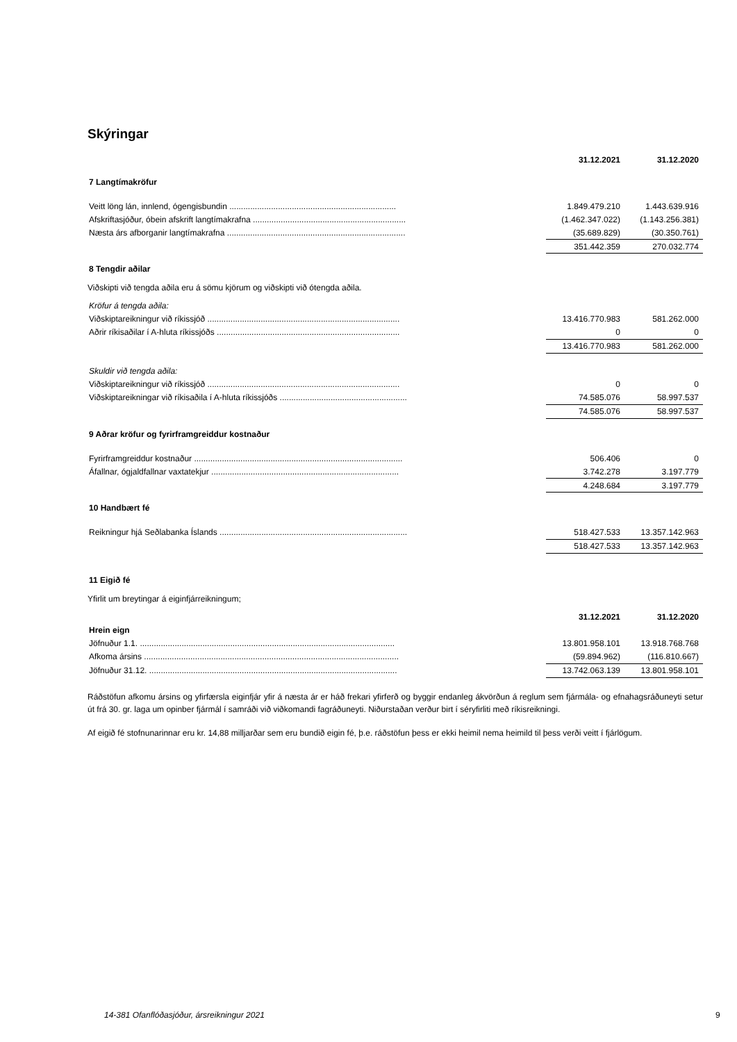Skýringar
| | 31.12.2021 | 31.12.2020 |
| --- | --- | --- |
| 7 Langtímakröfur | | |
| Veitt löng lán, innlend, ógengisbundin ........................................................................ | 1.849.479.210 | 1.443.639.916 |
| Afskriftasjóður, óbein afskrift langtímakrafna .................................................................. | (1.462.347.022) | (1.143.256.381) |
| Næsta árs afborganir langtímakrafna ............................................................................. | (35.689.829) | (30.350.761) |
| | 351.442.359 | 270.032.774 |
| 8 Tengdir aðilar | | |
Viðskipti við tengda aðila eru á sömu kjörum og viðskipti við ótengda aðila.
| Kröfur á tengda aðila: | | |
| Viðskiptareikningur við ríkissjóð ................................................................................... | 13.416.770.983 | 581.262.000 |
| Aðrir ríkisaðilar í A-hluta ríkissjóðs ............................................................................... | 0 | 0 |
| | 13.416.770.983 | 581.262.000 |
| Skuldir við tengda aðila: | | |
| Viðskiptareikningur við ríkissjóð ................................................................................... | 0 | 0 |
| Viðskiptareikningar við ríkisaðila í A-hluta ríkissjóðs ....................................................... | 74.585.076 | 58.997.537 |
| | 74.585.076 | 58.997.537 |
| 9 Aðrar kröfur og fyrirframgreiddur kostnaður | | |
| Fyrirframgreiddur kostnaður .......................................................................................... | 506.406 | 0 |
| Áfallnar, ógjaldfallnar vaxtatekjur ................................................................................. | 3.742.278 | 3.197.779 |
| | 4.248.684 | 3.197.779 |
| 10 Handbært fé | | |
| Reikningur hjá Seðlabanka Íslands ................................................................................. | 518.427.533 | 13.357.142.963 |
| | 518.427.533 | 13.357.142.963 |
| 11 Eigið fé | | |
Yfirlit um breytingar á eiginfjárreikningum;
| | 31.12.2021 | 31.12.2020 |
| --- | --- | --- |
| Hrein eign | | |
| Jöfnuður 1.1. .............................................................................................................. | 13.801.958.101 | 13.918.768.768 |
| Afkoma ársins .............................................................................................................. | (59.894.962) | (116.810.667) |
| Jöfnuður 31.12. ........................................................................................................... | 13.742.063.139 | 13.801.958.101 |
Ráðstöfun afkomu ársins og yfirfærsla eiginfjár yfir á næsta ár er háð frekari yfirferð og byggir endanleg ákvörðun á reglum sem fjármála- og efnahagsráðuneyti setur út frá 30. gr. laga um opinber fjármál í samráði við viðkomandi fagráðuneyti. Niðurstaðan verður birt í séryfirliti með ríkisreikningi.
Af eigið fé stofnunarinnar eru kr. 14,88 milljarðar sem eru bundið eigin fé, þ.e. ráðstöfun þess er ekki heimil nema heimild til þess verði veitt í fjárlögum.
14-381 Ofanflóðasjóður, ársreikningur 2021
9